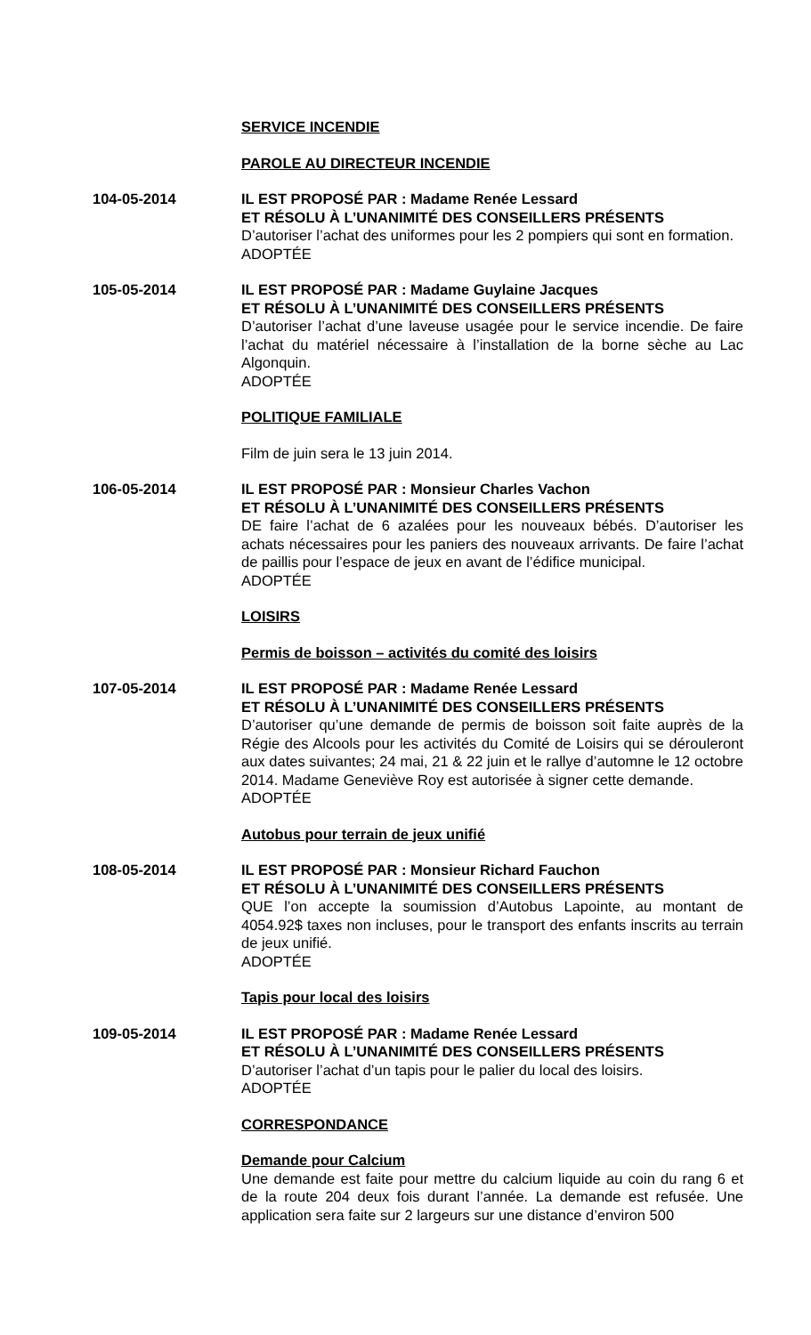SERVICE INCENDIE
PAROLE AU DIRECTEUR INCENDIE
104-05-2014 IL EST PROPOSÉ PAR : Madame Renée Lessard
ET RÉSOLU À L’UNANIMITÉ DES CONSEILLERS PRÉSENTS
D’autoriser l’achat des uniformes pour les 2 pompiers qui sont en formation.
ADOPTÉE
105-05-2014 IL EST PROPOSÉ PAR : Madame Guylaine Jacques
ET RÉSOLU À L’UNANIMITÉ DES CONSEILLERS PRÉSENTS
D’autoriser l’achat d’une laveuse usagée pour le service incendie. De faire l’achat du matériel nécessaire à l’installation de la borne sèche au Lac Algonquin.
ADOPTÉE
POLITIQUE FAMILIALE
Film de juin sera le 13 juin 2014.
106-05-2014 IL EST PROPOSÉ PAR : Monsieur Charles Vachon
ET RÉSOLU À L’UNANIMITÉ DES CONSEILLERS PRÉSENTS
DE faire l’achat de 6 azalées pour les nouveaux bébés. D’autoriser les achats nécessaires pour les paniers des nouveaux arrivants. De faire l’achat de paillis pour l’espace de jeux en avant de l’édifice municipal.
ADOPTÉE
LOISIRS
Permis de boisson – activités du comité des loisirs
107-05-2014 IL EST PROPOSÉ PAR : Madame Renée Lessard
ET RÉSOLU À L’UNANIMITÉ DES CONSEILLERS PRÉSENTS
D’autoriser qu’une demande de permis de boisson soit faite auprès de la Régie des Alcools pour les activités du Comité de Loisirs qui se dérouleront aux dates suivantes; 24 mai, 21 & 22 juin et le rallye d’automne le 12 octobre 2014. Madame Geneviève Roy est autorisée à signer cette demande.
ADOPTÉE
Autobus pour terrain de jeux unifié
108-05-2014 IL EST PROPOSÉ PAR : Monsieur Richard Fauchon
ET RÉSOLU À L’UNANIMITÉ DES CONSEILLERS PRÉSENTS
QUE l’on accepte la soumission d’Autobus Lapointe, au montant de 4054.92$ taxes non incluses, pour le transport des enfants inscrits au terrain de jeux unifié.
ADOPTÉE
Tapis pour local des loisirs
109-05-2014 IL EST PROPOSÉ PAR : Madame Renée Lessard
ET RÉSOLU À L’UNANIMITÉ DES CONSEILLERS PRÉSENTS
D’autoriser l’achat d’un tapis pour le palier du local des loisirs.
ADOPTÉE
CORRESPONDANCE
Demande pour Calcium
Une demande est faite pour mettre du calcium liquide au coin du rang 6 et de la route 204 deux fois durant l’année. La demande est refusée. Une application sera faite sur 2 largeurs sur une distance d’environ 500